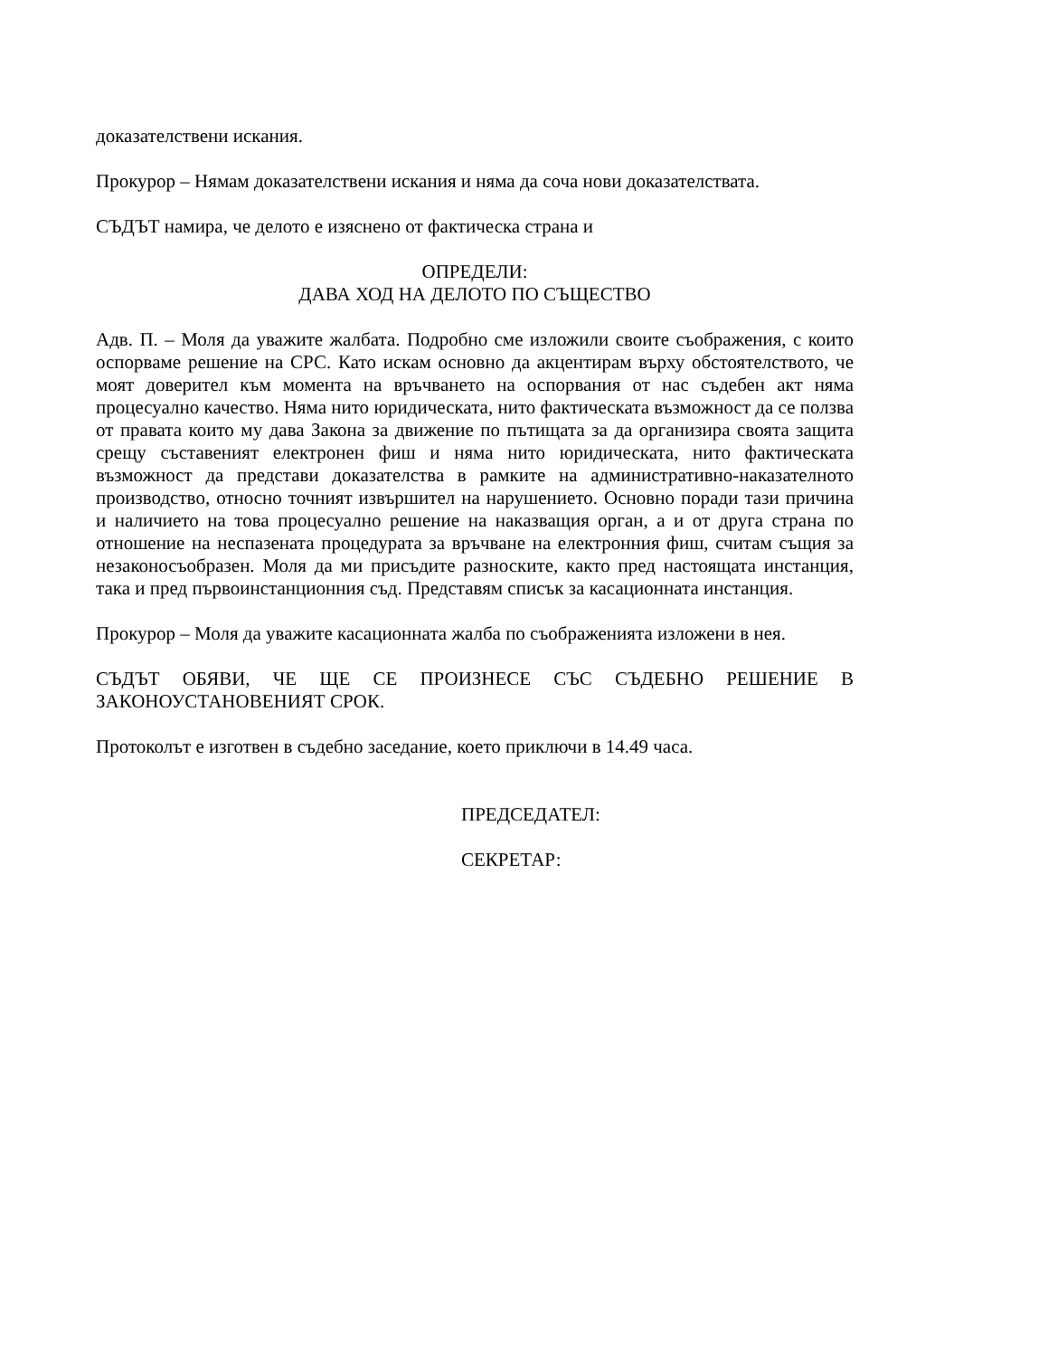доказателствени искания.
Прокурор – Нямам доказателствени искания и няма да соча нови доказателствата.
СЪДЪТ намира, че делото е изяснено от фактическа страна и
ОПРЕДЕЛИ:
ДАВА ХОД НА ДЕЛОТО ПО СЪЩЕСТВО
Адв. П. – Моля да уважите жалбата. Подробно сме изложили своите съображения, с които оспорваме решение на СРС. Като искам основно да акцентирам върху обстоятелството, че моят доверител към момента на връчването на оспорвания от нас съдебен акт няма процесуално качество. Няма нито юридическата, нито фактическата възможност да се ползва от правата които му дава Закона за движение по пътищата за да организира своята защита срещу съставеният електронен фиш и няма нито юридическата, нито фактическата възможност да представи доказателства в рамките на административно-наказателното производство, относно точният извършител на нарушението. Основно поради тази причина и наличието на това процесуално решение на наказващия орган, а и от друга страна по отношение на неспазената процедурата за връчване на електронния фиш, считам същия за незаконосъобразен. Моля да ми присъдите разноските, както пред настоящата инстанция, така и пред първоинстанционния съд. Представям списък за касационната инстанция.
Прокурор – Моля да уважите касационната жалба по съображенията изложени в нея.
СЪДЪТ ОБЯВИ, ЧЕ ЩЕ СЕ ПРОИЗНЕСЕ СЪС СЪДЕБНО РЕШЕНИЕ В ЗАКОНОУСТАНОВЕНИЯТ СРОК.
Протоколът е изготвен в съдебно заседание, което приключи в 14.49 часа.
ПРЕДСЕДАТЕЛ:
СЕКРЕТАР: